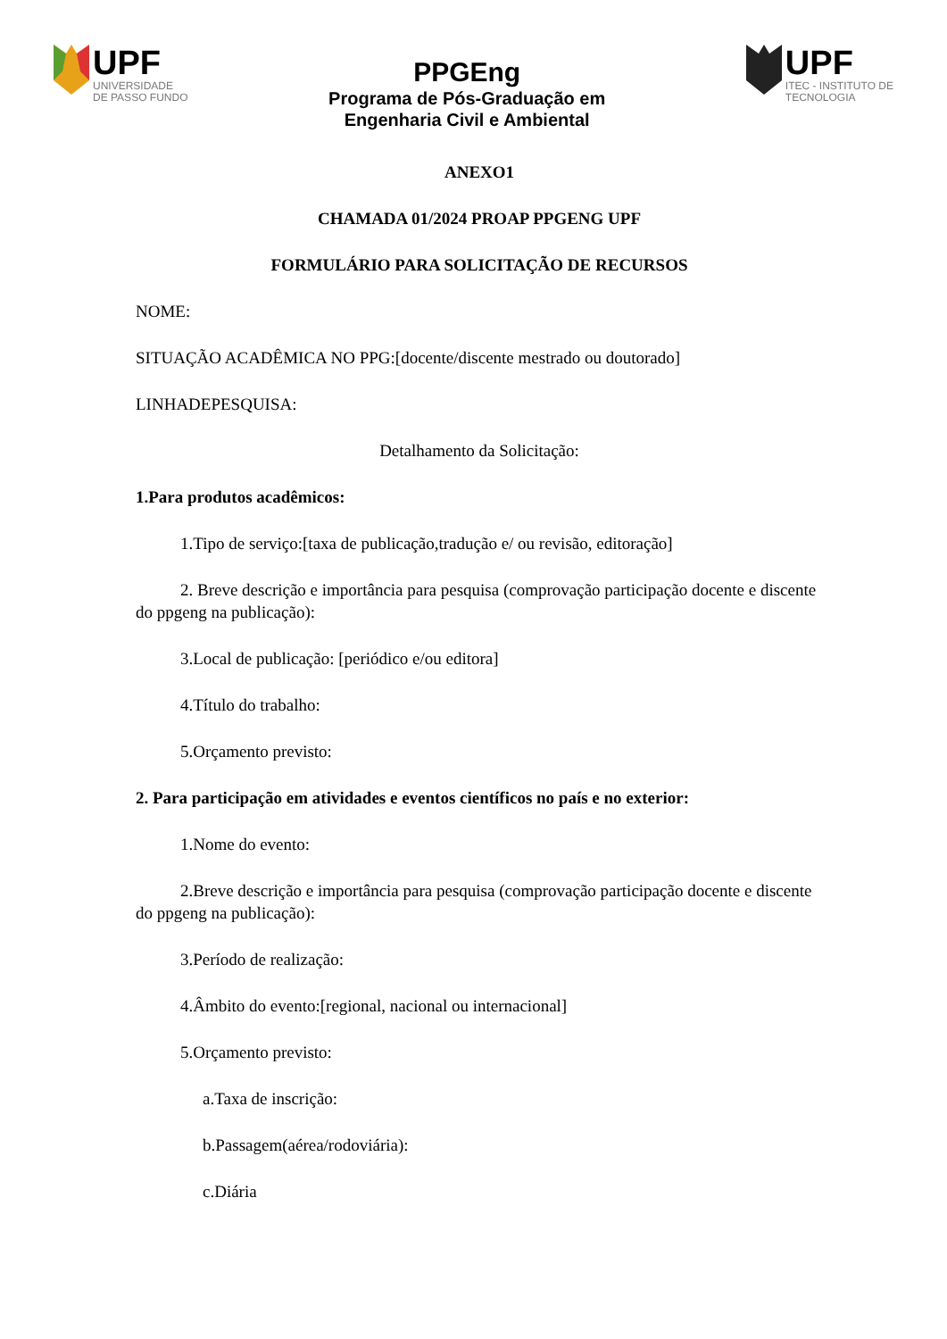UPF
UNIVERSIDADE
DE PASSO FUNDO
PPGEng
Programa de Pós-Graduação em
Engenharia Civil e Ambiental
UPF
ITEC - INSTITUTO DE
TECNOLOGIA
ANEXO1
CHAMADA 01/2024 PROAP PPGENG UPF
FORMULÁRIO PARA SOLICITAÇÃO DE RECURSOS
NOME:
SITUAÇÃO ACADÊMICA NO PPG:[docente/discente mestrado ou doutorado]
LINHADEPESQUISA:
Detalhamento da Solicitação:
1.Para produtos acadêmicos:
1.Tipo de serviço:[taxa de publicação,tradução e/ ou revisão, editoração]
2. Breve descrição e importância para pesquisa (comprovação participação docente e discente do ppgeng na publicação):
3.Local de publicação: [periódico e/ou editora]
4.Título do trabalho:
5.Orçamento previsto:
2. Para participação em atividades e eventos científicos no país e no exterior:
1.Nome do evento:
2.Breve descrição e importância para pesquisa (comprovação participação docente e discente do ppgeng na publicação):
3.Período de realização:
4.Âmbito do evento:[regional, nacional ou internacional]
5.Orçamento previsto:
a.Taxa de inscrição:
b.Passagem(aérea/rodoviária):
c.Diária